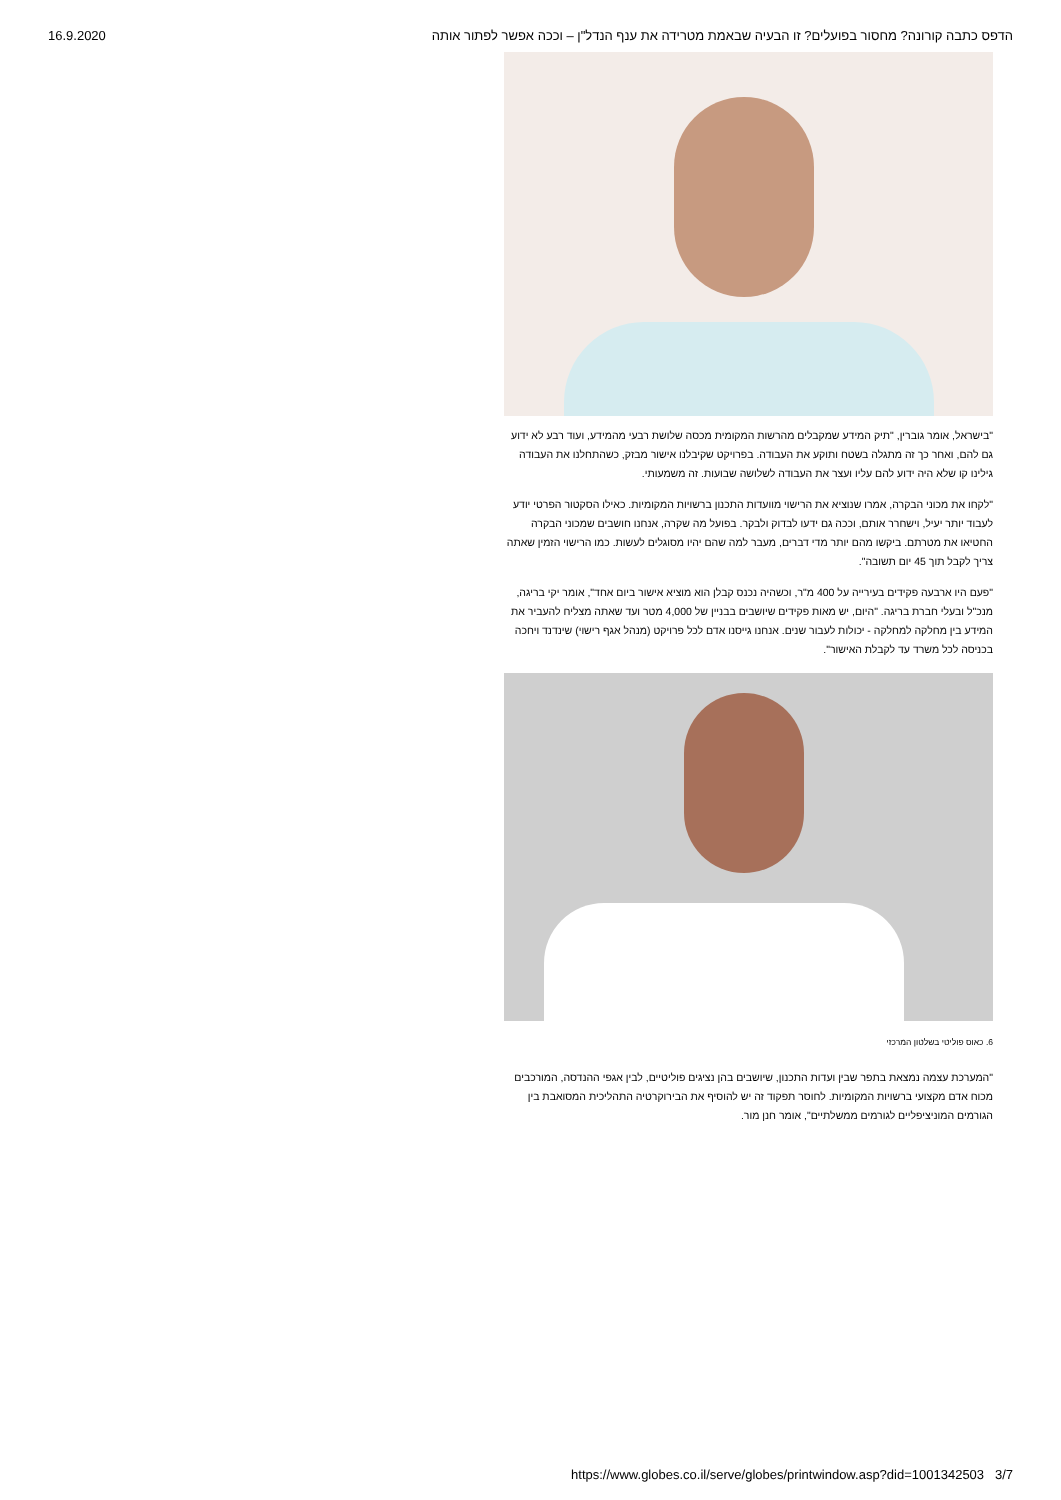16.9.2020 הדפס כתבה קורונה? מחסור בפועלים? זו הבעיה שבאמת מטרידה את ענף הנדל"ן – וככה אפשר לפתור אותה
"בישראל, אומר גוברין, "תיק המידע שמקבלים מהרשות המקומית מכסה שלושת רבעי מהמידע, ועוד רבע לא ידוע גם להם, ואחר כך זה מתגלה בשטח ותוקע את העבודה. בפרויקט שקיבלנו אישור מבזק, כשהתחלנו את העבודה גילינו קו שלא היה ידוע להם עליו ועצר את העבודה לשלושה שבועות. זה משמעותי.
"לקחו את מכוני הבקרה, אמרו שנוציא את הרישוי מוועדות התכנון ברשויות המקומיות. כאילו הסקטור הפרטי יודע לעבוד יותר יעיל, וישחרר אותם, וככה גם ידעו לבדוק ולבקר. בפועל מה שקרה, אנחנו חושבים שמכוני הבקרה החטיאו את מטרתם. ביקשו מהם יותר מדי דברים, מעבר למה שהם יהיו מסוגלים לעשות. כמו הרישוי הזמין שאתה צריך לקבל תוך 45 יום תשובה".
"פעם היו ארבעה פקידים בעירייה על 400 מ"ר, וכשהיה נכנס קבלן הוא מוציא אישור ביום אחד", אומר יקי בריגה, מנכ"ל ובעלי חברת בריגה. "היום, יש מאות פקידים שיושבים בבניין של 4,000 מטר ועד שאתה מצליח להעביר את המידע בין מחלקה למחלקה - יכולות לעבור שנים. אנחנו גייסנו אדם לכל פרויקט (מנהל אגף רישוי) שינדנד ויחכה בכניסה לכל משרד עד לקבלת האישור".
6. כאוס פוליטי בשלטון המרכזי
"המערכת עצמה נמצאת בתפר שבין ועדות התכנון, שיושבים בהן נציגים פוליטיים, לבין אגפי ההנדסה, המורכבים מכוח אדם מקצועי ברשויות המקומיות. לחוסר תפקוד זה יש להוסיף את הבירוקרטיה התהליכית המסואבת בין הגורמים המוניציפליים לגורמים ממשלתיים", אומר חנן מור.
https://www.globes.co.il/serve/globes/printwindow.asp?did=1001342503 3/7